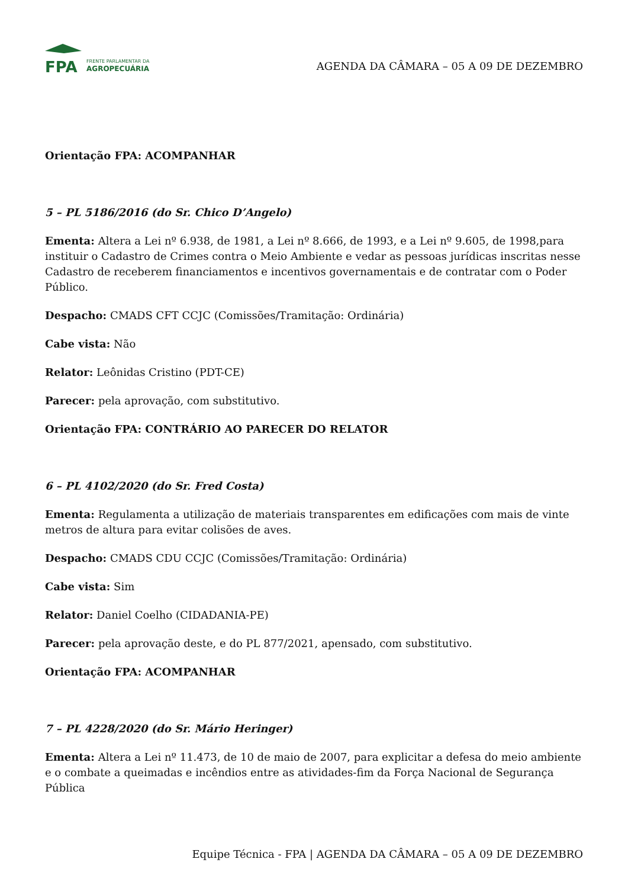FPA
FRENTE PARLAMENTAR DA
AGROPECUÁRIA
AGENDA DA CÂMARA – 05 A 09 DE DEZEMBRO
Orientação FPA: ACOMPANHAR
5 – PL 5186/2016 (do Sr. Chico D’Angelo)
Ementa: Altera a Lei nº 6.938, de 1981, a Lei nº 8.666, de 1993, e a Lei nº 9.605, de 1998,para instituir o Cadastro de Crimes contra o Meio Ambiente e vedar as pessoas jurídicas inscritas nesse Cadastro de receberem financiamentos e incentivos governamentais e de contratar com o Poder Público.
Despacho: CMADS CFT CCJC (Comissões/Tramitação: Ordinária)
Cabe vista: Não
Relator: Leônidas Cristino (PDT-CE)
Parecer: pela aprovação, com substitutivo.
Orientação FPA: CONTRÁRIO AO PARECER DO RELATOR
6 – PL 4102/2020 (do Sr. Fred Costa)
Ementa: Regulamenta a utilização de materiais transparentes em edificações com mais de vinte metros de altura para evitar colisões de aves.
Despacho: CMADS CDU CCJC (Comissões/Tramitação: Ordinária)
Cabe vista: Sim
Relator: Daniel Coelho (CIDADANIA-PE)
Parecer: pela aprovação deste, e do PL 877/2021, apensado, com substitutivo.
Orientação FPA: ACOMPANHAR
7 – PL 4228/2020 (do Sr. Mário Heringer)
Ementa: Altera a Lei nº 11.473, de 10 de maio de 2007, para explicitar a defesa do meio ambiente e o combate a queimadas e incêndios entre as atividades-fim da Força Nacional de Segurança Pública
Equipe Técnica - FPA | AGENDA DA CÂMARA – 05 A 09 DE DEZEMBRO